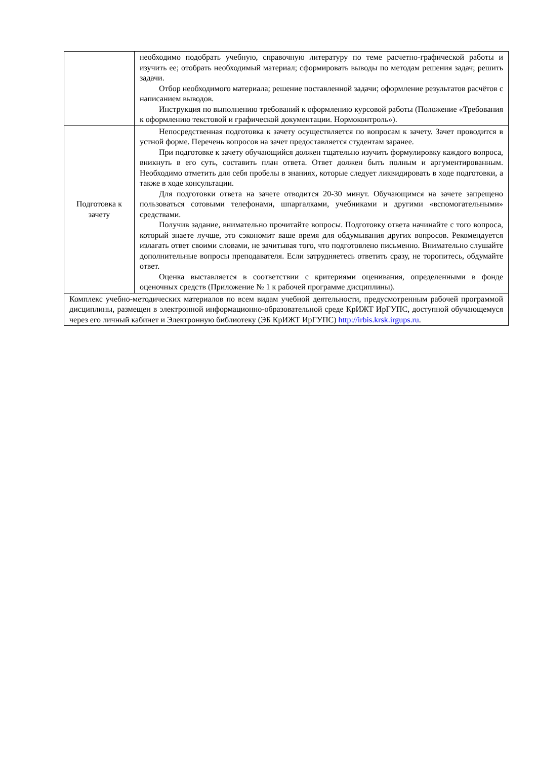| | необходимо подобрать учебную, справочную литературу по теме расчетно-графической работы и изучить ее; отобрать необходимый материал; сформировать выводы по методам решения задач; решить задачи. Отбор необходимого материала; решение поставленной задачи; оформление результатов расчётов с написанием выводов. Инструкция по выполнению требований к оформлению курсовой работы (Положение «Требования к оформлению текстовой и графической документации. Нормоконтроль»). |
| Подготовка к зачету | Непосредственная подготовка к зачету осуществляется по вопросам к зачету. Зачет проводится в устной форме. Перечень вопросов на зачет предоставляется студентам заранее. При подготовке к зачету обучающийся должен тщательно изучить формулировку каждого вопроса, вникнуть в его суть, составить план ответа. Ответ должен быть полным и аргументированным. Необходимо отметить для себя пробелы в знаниях, которые следует ликвидировать в ходе подготовки, а также в ходе консультации. Для подготовки ответа на зачете отводится 20-30 минут. Обучающимся на зачете запрещено пользоваться сотовыми телефонами, шпаргалками, учебниками и другими «вспомогательными» средствами. Получив задание, внимательно прочитайте вопросы. Подготовку ответа начинайте с того вопроса, который знаете лучше, это сэкономит ваше время для обдумывания других вопросов. Рекомендуется излагать ответ своими словами, не зачитывая того, что подготовлено письменно. Внимательно слушайте дополнительные вопросы преподавателя. Если затрудняетесь ответить сразу, не торопитесь, обдумайте ответ. Оценка выставляется в соответствии с критериями оценивания, определенными в фонде оценочных средств (Приложение № 1 к рабочей программе дисциплины). |
| Комплекс учебно-методических материалов по всем видам учебной деятельности, предусмотренным рабочей программой дисциплины, размещен в электронной информационно-образовательной среде КрИЖТ ИрГУПС, доступной обучающемуся через его личный кабинет и Электронную библиотеку (ЭБ КрИЖТ ИрГУПС) http://irbis.krsk.irgups.ru . | |